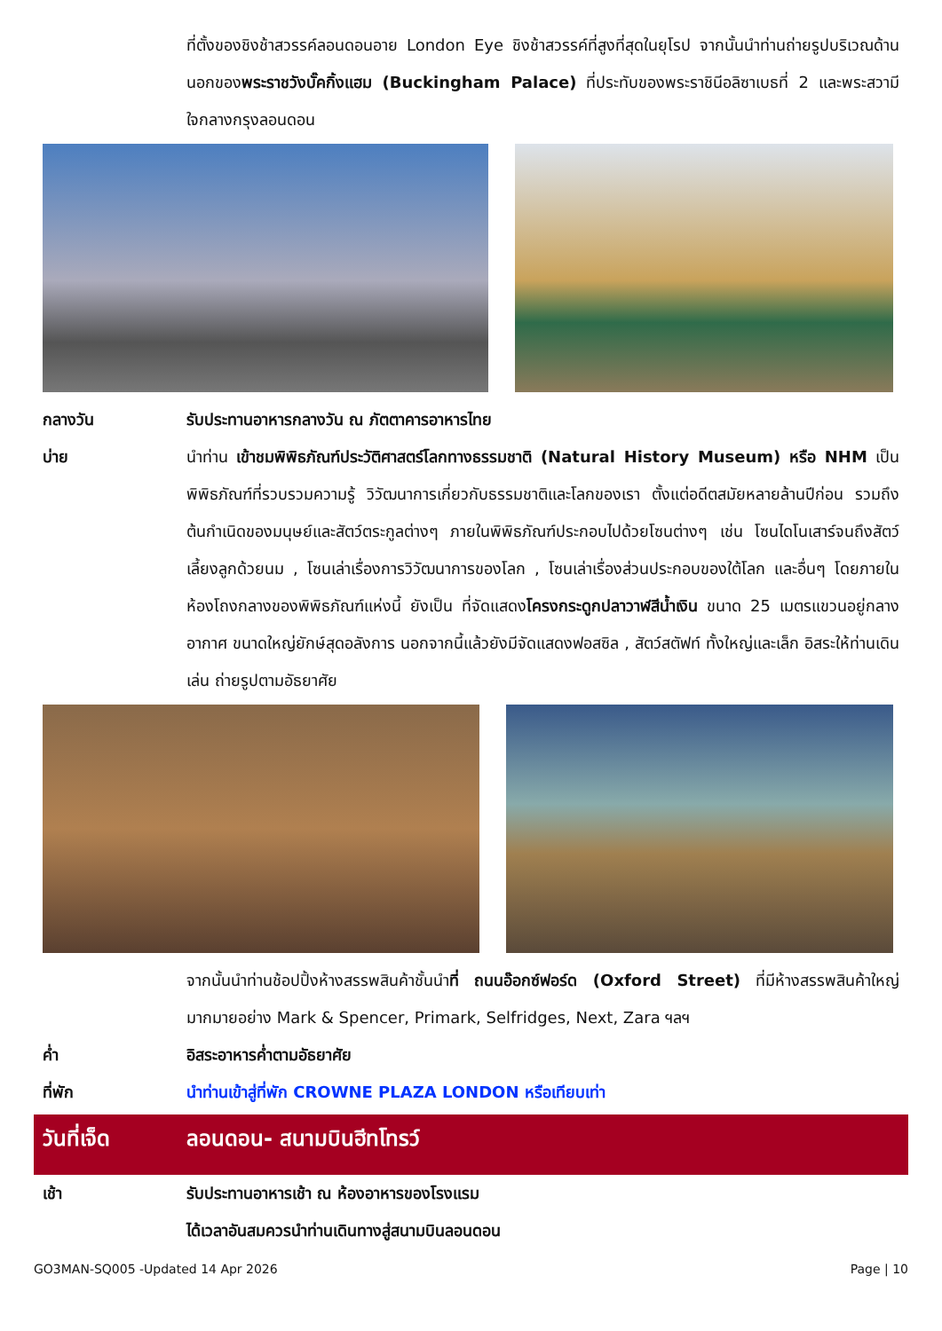ที่ตั้งของชิงช้าสวรรค์ลอนดอนอาย London Eye ชิงช้าสวรรค์ที่สูงที่สุดในยุโรป จากนั้นนำท่านถ่ายรูปบริเวณด้านนอกของพระราชวังบั๊คกิ้งแฮม (Buckingham Palace) ที่ประทับของพระราชินีอลิซาเบธที่ 2 และพระสวามี ใจกลางกรุงลอนดอน
กลางวัน รับประทานอาหารกลางวัน ณ ภัตตาคารอาหารไทย
บ่าย นำท่าน เข้าชมพิพิธภัณฑ์ประวัติศาสตร์โลกทางธรรมชาติ (Natural History Museum) หรือ NHM เป็นพิพิธภัณฑ์ที่รวบรวมความรู้ วิวัฒนาการเกี่ยวกับธรรมชาติและโลกของเรา ตั้งแต่อดีตสมัยหลายล้านปีก่อน รวมถึงต้นกำเนิดของมนุษย์และสัตว์ตระกูลต่างๆ ภายในพิพิธภัณฑ์ประกอบไปด้วยโซนต่างๆ เช่น โซนไดโนเสาร์จนถึงสัตว์เลี้ยงลูกด้วยนม , โซนเล่าเรื่องการวิวัฒนาการของโลก , โซนเล่าเรื่องส่วนประกอบของใต้โลก และอื่นๆ โดยภายในห้องโถงกลางของพิพิธภัณฑ์แห่งนี้ ยังเป็น ที่จัดแสดงโครงกระดูกปลาวาฬสีน้ำเงิน ขนาด 25 เมตรแขวนอยู่กลางอากาศ ขนาดใหญ่ยักษ์สุดอลังการ นอกจากนี้แล้วยังมีจัดแสดงฟอสซิล , สัตว์สตัฟท์ ทั้งใหญ่และเล็ก อิสระให้ท่านเดินเล่น ถ่ายรูปตามอัธยาศัย
จากนั้นนำท่านช้อปปิ้งห้างสรรพสินค้าชั้นนำที่ ถนนอ๊อกซ์ฟอร์ด (Oxford Street) ที่มีห้างสรรพสินค้าใหญ่มากมายอย่าง Mark & Spencer, Primark, Selfridges, Next, Zara ฯลฯ
ค่ำ อิสระอาหารค่ำตามอัธยาศัย
ที่พัก นำท่านเข้าสู่ที่พัก CROWNE PLAZA LONDON หรือเทียบเท่า
วันที่เจ็ด ลอนดอน- สนามบินฮีทโทรว์
เช้า รับประทานอาหารเช้า ณ ห้องอาหารของโรงแรม
ได้เวลาอันสมควรนำท่านเดินทางสู่สนามบินลอนดอน
GO3MAN-SQ005 -Updated 14 Apr 2026 Page | 10